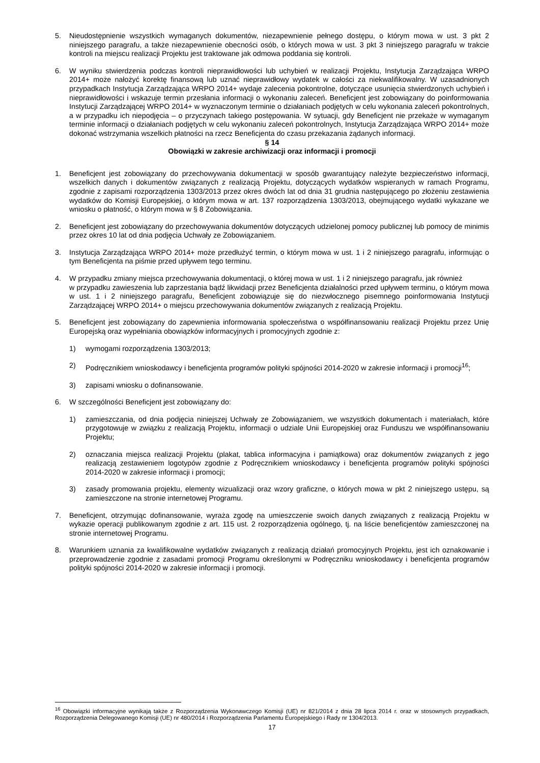5. Nieudostępnienie wszystkich wymaganych dokumentów, niezapewnienie pełnego dostępu, o którym mowa w ust. 3 pkt 2 niniejszego paragrafu, a także niezapewnienie obecności osób, o których mowa w ust. 3 pkt 3 niniejszego paragrafu w trakcie kontroli na miejscu realizacji Projektu jest traktowane jak odmowa poddania się kontroli.
6. W wyniku stwierdzenia podczas kontroli nieprawidłowości lub uchybień w realizacji Projektu, Instytucja Zarządzająca WRPO 2014+ może nałożyć korektę finansową lub uznać nieprawidłowy wydatek w całości za niekwalifikowalny. W uzasadnionych przypadkach Instytucja Zarządzająca WRPO 2014+ wydaje zalecenia pokontrolne, dotyczące usunięcia stwierdzonych uchybień i nieprawidłowości i wskazuje termin przesłania informacji o wykonaniu zaleceń. Beneficjent jest zobowiązany do poinformowania Instytucji Zarządzającej WRPO 2014+ w wyznaczonym terminie o działaniach podjętych w celu wykonania zaleceń pokontrolnych, a w przypadku ich niepodjęcia – o przyczynach takiego postępowania. W sytuacji, gdy Beneficjent nie przekaże w wymaganym terminie informacji o działaniach podjętych w celu wykonaniu zaleceń pokontrolnych, Instytucja Zarządzająca WRPO 2014+ może dokonać wstrzymania wszelkich płatności na rzecz Beneficjenta do czasu przekazania żądanych informacji.
§ 14
Obowiązki w zakresie archiwizacji oraz informacji i promocji
1. Beneficjent jest zobowiązany do przechowywania dokumentacji w sposób gwarantujący należyte bezpieczeństwo informacji, wszelkich danych i dokumentów związanych z realizacją Projektu, dotyczących wydatków wspieranych w ramach Programu, zgodnie z zapisami rozporządzenia 1303/2013 przez okres dwóch lat od dnia 31 grudnia następującego po złożeniu zestawienia wydatków do Komisji Europejskiej, o którym mowa w art. 137 rozporządzenia 1303/2013, obejmującego wydatki wykazane we wniosku o płatność, o którym mowa w § 8 Zobowiązania.
2. Beneficjent jest zobowiązany do przechowywania dokumentów dotyczących udzielonej pomocy publicznej lub pomocy de minimis przez okres 10 lat od dnia podjęcia Uchwały ze Zobowiązaniem.
3. Instytucja Zarządzająca WRPO 2014+ może przedłużyć termin, o którym mowa w ust. 1 i 2 niniejszego paragrafu, informując o tym Beneficjenta na piśmie przed upływem tego terminu.
4. W przypadku zmiany miejsca przechowywania dokumentacji, o której mowa w ust. 1 i 2 niniejszego paragrafu, jak również
w przypadku zawieszenia lub zaprzestania bądź likwidacji przez Beneficjenta działalności przed upływem terminu, o którym mowa w ust. 1 i 2 niniejszego paragrafu, Beneficjent zobowiązuje się do niezwłocznego pisemnego poinformowania Instytucji Zarządzającej WRPO 2014+ o miejscu przechowywania dokumentów związanych z realizacją Projektu.
5. Beneficjent jest zobowiązany do zapewnienia informowania społeczeństwa o współfinansowaniu realizacji Projektu przez Unię Europejską oraz wypełniania obowiązków informacyjnych i promocyjnych zgodnie z:
1) wymogami rozporządzenia 1303/2013;
2) Podręcznikiem wnioskodawcy i beneficjenta programów polityki spójności 2014-2020 w zakresie informacji i promocji<sup>16</sup>;
3) zapisami wniosku o dofinansowanie.
6. W szczególności Beneficjent jest zobowiązany do:
1) zamieszczania, od dnia podjęcia niniejszej Uchwały ze Zobowiązaniem, we wszystkich dokumentach i materiałach, które przygotowuje w związku z realizacją Projektu, informacji o udziale Unii Europejskiej oraz Funduszu we współfinansowaniu Projektu;
2) oznaczania miejsca realizacji Projektu (plakat, tablica informacyjna i pamiątkowa) oraz dokumentów związanych z jego realizacją zestawieniem logotypów zgodnie z Podręcznikiem wnioskodawcy i beneficjenta programów polityki spójności 2014-2020 w zakresie informacji i promocji;
3) zasady promowania projektu, elementy wizualizacji oraz wzory graficzne, o których mowa w pkt 2 niniejszego ustępu, są zamieszczone na stronie internetowej Programu.
7. Beneficjent, otrzymując dofinansowanie, wyraża zgodę na umieszczenie swoich danych związanych z realizacją Projektu w wykazie operacji publikowanym zgodnie z art. 115 ust. 2 rozporządzenia ogólnego, tj. na liście beneficjentów zamieszczonej na stronie internetowej Programu.
8. Warunkiem uznania za kwalifikowalne wydatków związanych z realizacją działań promocyjnych Projektu, jest ich oznakowanie i przeprowadzenie zgodnie z zasadami promocji Programu określonymi w Podręczniku wnioskodawcy i beneficjenta programów polityki spójności 2014-2020 w zakresie informacji i promocji.
<sup>16</sup> Obowiązki informacyjne wynikają także z Rozporządzenia Wykonawczego Komisji (UE) nr 821/2014 z dnia 28 lipca 2014 r. oraz w stosownych przypadkach, Rozporządzenia Delegowanego Komisji (UE) nr 480/2014 i Rozporządzenia Parlamentu Europejskiego i Rady nr 1304/2013.
17